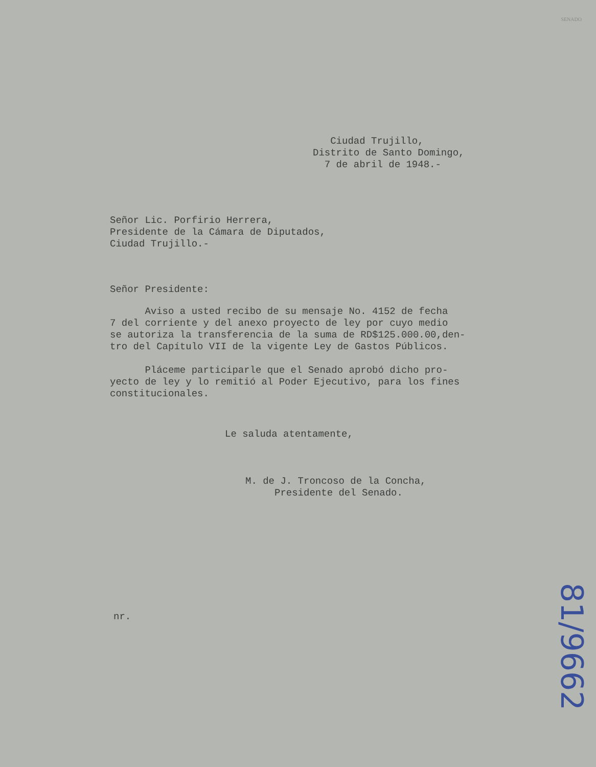SENADO
Ciudad Trujillo, Distrito de Santo Domingo, 7 de abril de 1948.-
Señor Lic. Porfirio Herrera, Presidente de la Cámara de Diputados, Ciudad Trujillo.-
Señor Presidente:
Aviso a usted recibo de su mensaje No. 4152 de fecha 7 del corriente y del anexo proyecto de ley por cuyo medio se autoriza la transferencia de la suma de RD$125.000.00,den- tro del Capítulo VII de la vigente Ley de Gastos Públicos. Pláceme participarle que el Senado aprobó dicho pro- yecto de ley y lo remitió al Poder Ejecutivo, para los fines constitucionales.
Le saluda atentamente,
M. de J. Troncoso de la Concha, Presidente del Senado.
nr. 81/9662